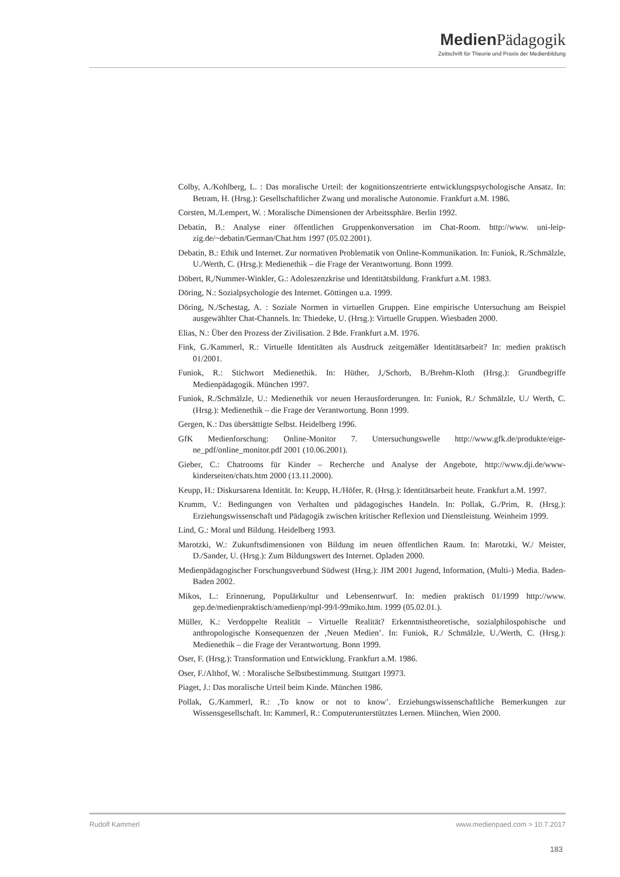Medien Pädagogik
Zeitschrift für Theorie und Praxis der Medienbildung
Colby, A./Kohlberg, L. : Das moralische Urteil: der kognitionszentrierte entwicklungspsycholo­gische Ansatz. In: Betram, H. (Hrsg.): Gesellschaftlicher Zwang und moralische Autonomie. Frankfurt a.M. 1986.
Corsten, M./Lempert, W. : Moralische Dimensionen der Arbeitssphäre. Berlin 1992.
Debatin, B.: Analyse einer öffentlichen Gruppenkonversation im Chat-Room. http://www. uni-leip­zig.de/~debatin/German/Chat.htm 1997 (05.02.2001).
Debatin, B.: Ethik und Internet. Zur normativen Problematik von Online-Kommunikation. In: Fu­niok, R./Schmälzle, U./Werth, C. (Hrsg.): Medienethik – die Frage der Verantwortung. Bonn 1999.
Döbert, R,/Nummer-Winkler, G.: Adoleszenzkrise und Identitätsbildung. Frankfurt a.M. 1983.
Döring, N.: Sozialpsychologie des Internet. Göttingen u.a. 1999.
Döring, N./Schestag, A. : Soziale Normen in virtuellen Gruppen. Eine empirische Untersuchung am Beispiel ausgewählter Chat-Channels. In: Thiedeke, U. (Hrsg.): Virtuelle Gruppen. Wiesbaden 2000.
Elias, N.: Über den Prozess der Zivilisation. 2 Bde. Frankfurt a.M. 1976.
Fink, G./Kammerl, R.: Virtuelle Identitäten als Ausdruck zeitgemäßer Identitätsarbeit? In: medien praktisch 01/2001.
Funiok, R.: Stichwort Medienethik. In: Hüther, J,/Schorb, B./Brehm-Kloth (Hrsg.): Grundbegriffe Medienpädagogik. München 1997.
Funiok, R./Schmälzle, U.: Medienethik vor neuen Herausforderungen. In: Funiok, R./ Schmälzle, U./ Werth, C. (Hrsg.): Medienethik – die Frage der Verantwortung. Bonn 1999.
Gergen, K.: Das übersättigte Selbst. Heidelberg 1996.
GfK Medienforschung: Online-Monitor 7. Untersuchungswelle http://www.gfk.de/produkte/eige­ne_pdf/online_monitor.pdf 2001 (10.06.2001).
Gieber, C.: Chatrooms für Kinder – Recherche und Analyse der Angebote, http://www.dji.de/www-kinderseiten/chats.htm 2000 (13.11.2000).
Keupp, H.: Diskursarena Identität. In: Keupp, H./Höfer, R. (Hrsg.): Identitätsarbeit heute. Frankfurt a.M. 1997.
Krumm, V.: Bedingungen von Verhalten und pädagogisches Handeln. In: Pollak, G./Prim, R. (Hrsg.): Erziehungswissenschaft und Pädagogik zwischen kritischer Reflexion und Dienstleistung. Wein­heim 1999.
Lind, G.: Moral und Bildung. Heidelberg 1993.
Marotzki, W.: Zukunftsdimensionen von Bildung im neuen öffentlichen Raum. In: Marotzki, W./ Meister, D./Sander, U. (Hrsg.): Zum Bildungswert des Internet. Opladen 2000.
Medienpädagogischer Forschungsverbund Südwest (Hrsg.): JIM 2001 Jugend, Information, (Multi-) Media. Baden-Baden 2002.
Mikos, L.: Erinnerung, Populärkultur und Lebensentwurf. In: medien praktisch 01/1999 http://www. gep.de/medienpraktisch/amedienp/mpl-99/l-99miko.htm. 1999 (05.02.01.).
Müller, K.: Verdoppelte Realität – Virtuelle Realität? Erkenntnistheoretische, sozialphilospohische und anthropologische Konsequenzen der ‚Neuen Medien‛. In: Funiok, R./ Schmälzle, U./Werth, C. (Hrsg.): Medienethik – die Frage der Verantwortung. Bonn 1999.
Oser, F. (Hrsg.): Transformation und Entwicklung. Frankfurt a.M. 1986.
Oser, F./Althof, W. : Moralische Selbstbestimmung. Stuttgart 19973.
Piaget, J.: Das moralische Urteil beim Kinde. München 1986.
Pollak, G./Kammerl, R.: ‚To know or not to know‛. Erziehungswissenschaftliche Bemerkungen zur Wissensgesellschaft. In: Kammerl, R.: Computerunterstütztes Lernen. München, Wien 2000.
Rudolf Kammerl www.medienpaed.com > 10.7.2017
183